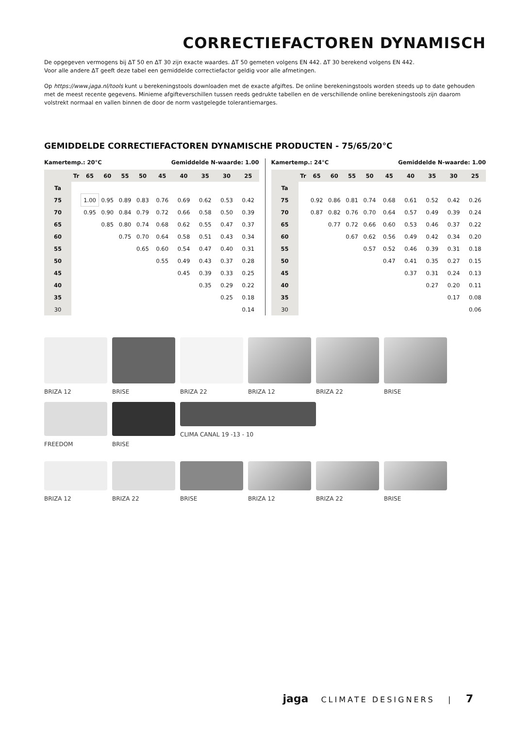CORRECTIEFACTOREN DYNAMISCH
De opgegeven vermogens bij ΔT 50 en ΔT 30 zijn exacte waardes. ΔT 50 gemeten volgens EN 442. ΔT 30 berekend volgens EN 442.
Voor alle andere ΔT geeft deze tabel een gemiddelde correctiefactor geldig voor alle afmetingen.
Op https://www.jaga.nl/tools kunt u berekeningstools downloaden met de exacte afgiftes. De online berekeningstools worden steeds up to date gehouden met de meest recente gegevens. Minieme afgifteverschillen tussen reeds gedrukte tabellen en de verschillende online berekeningstools zijn daarom volstrekt normaal en vallen binnen de door de norm vastgelegde tolerantiemarges.
GEMIDDELDE CORRECTIEFACTOREN DYNAMISCHE PRODUCTEN - 75/65/20°C
| Kamertemp.: 20°C | | | | | | Gemiddelde N-waarde: 1.00 | | | | |
| | Tr | 65 | 60 | 55 | 50 | 45 | 40 | 35 | 30 | 25 |
| Ta | | | | | | | | | | |
| 75 | | 1.00 | 0.95 | 0.89 | 0.83 | 0.76 | 0.69 | 0.62 | 0.53 | 0.42 |
| 70 | | 0.95 | 0.90 | 0.84 | 0.79 | 0.72 | 0.66 | 0.58 | 0.50 | 0.39 |
| 65 | | | 0.85 | 0.80 | 0.74 | 0.68 | 0.62 | 0.55 | 0.47 | 0.37 |
| 60 | | | | 0.75 | 0.70 | 0.64 | 0.58 | 0.51 | 0.43 | 0.34 |
| 55 | | | | | 0.65 | 0.60 | 0.54 | 0.47 | 0.40 | 0.31 |
| 50 | | | | | | 0.55 | 0.49 | 0.43 | 0.37 | 0.28 |
| 45 | | | | | | | 0.45 | 0.39 | 0.33 | 0.25 |
| 40 | | | | | | | | 0.35 | 0.29 | 0.22 |
| 35 | | | | | | | | | 0.25 | 0.18 |
| 30 | | | | | | | | | | 0.14 |
| Kamertemp.: 24°C | | | | | | Gemiddelde N-waarde: 1.00 | | | | |
| | Tr | 65 | 60 | 55 | 50 | 45 | 40 | 35 | 30 | 25 |
| Ta | | | | | | | | | | |
| 75 | | 0.92 | 0.86 | 0.81 | 0.74 | 0.68 | 0.61 | 0.52 | 0.42 | 0.26 |
| 70 | | 0.87 | 0.82 | 0.76 | 0.70 | 0.64 | 0.57 | 0.49 | 0.39 | 0.24 |
| 65 | | | 0.77 | 0.72 | 0.66 | 0.60 | 0.53 | 0.46 | 0.37 | 0.22 |
| 60 | | | | 0.67 | 0.62 | 0.56 | 0.49 | 0.42 | 0.34 | 0.20 |
| 55 | | | | | 0.57 | 0.52 | 0.46 | 0.39 | 0.31 | 0.18 |
| 50 | | | | | | 0.47 | 0.41 | 0.35 | 0.27 | 0.15 |
| 45 | | | | | | | 0.37 | 0.31 | 0.24 | 0.13 |
| 40 | | | | | | | | 0.27 | 0.20 | 0.11 |
| 35 | | | | | | | | | 0.17 | 0.08 |
| 30 | | | | | | | | | | 0.06 |
BRIZA 12
BRISE
BRIZA 22
BRIZA 12
BRIZA 22
BRISE
FREEDOM
BRISE
CLIMA CANAL 19 -13 - 10
BRIZA 12
BRIZA 22
BRISE
BRIZA 12
BRIZA 22
BRISE
jaga CLIMATE DESIGNERS | 7